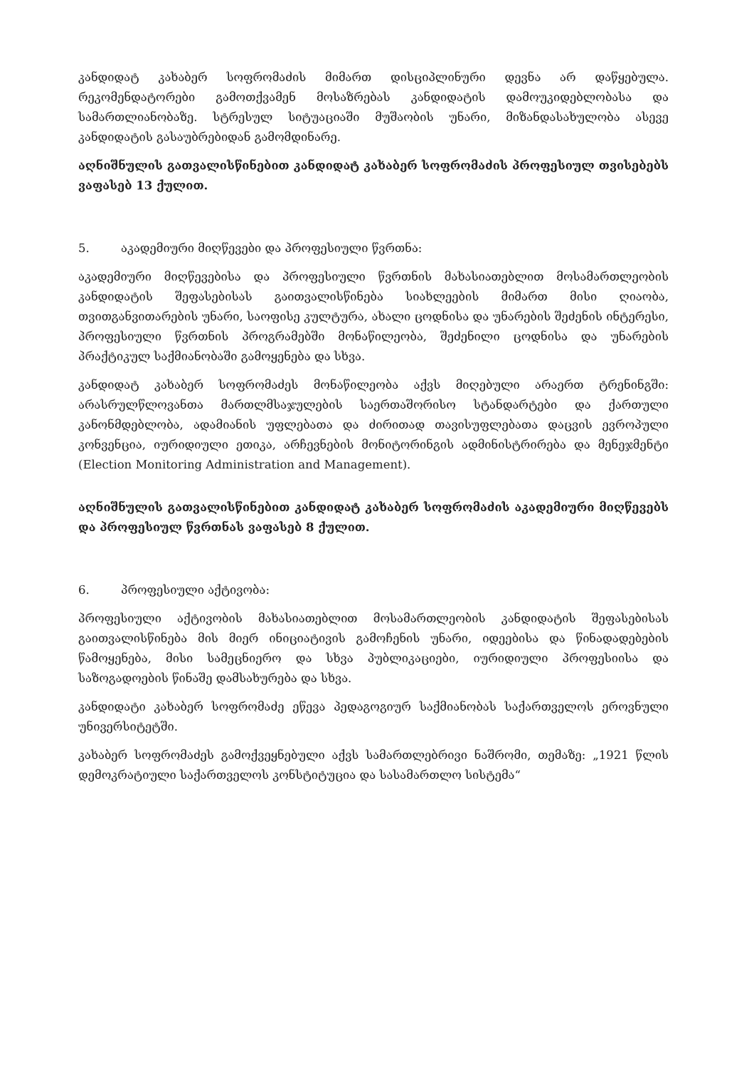კანდიდატ კახაბერ სოფრომაძის მიმართ დისციპლინური დევნა არ დაწყებულა. რეკომენდატორები გამოთქვამენ მოსაზრებას კანდიდატის დამოუკიდებლობასა და სამართლიანობაზე. სტრესულ სიტუაციაში მუშაობის უნარი, მიზანდასახულობა ასევე კანდიდატის გასაუბრებიდან გამომდინარე.
აღნიშნულის გათვალისწინებით კანდიდატ კახაბერ სოფრომაძის პროფესიულ თვისებებს ვაფასებ 13 ქულით.
5. აკადემიური მიღწევები და პროფესიული წვრთნა:
აკადემიური მიღწევებისა და პროფესიული წვრთნის მახასიათებლით მოსამართლეობის კანდიდატის შეფასებისას გაითვალისწინება სიახლეების მიმართ მისი ღიაობა, თვითგანვითარების უნარი, საოფისე კულტურა, ახალი ცოდნისა და უნარების შეძენის ინტერესი, პროფესიული წვრთნის პროგრამებში მონაწილეობა, შეძენილი ცოდნისა და უნარების პრაქტიკულ საქმიანობაში გამოყენება და სხვა.
კანდიდატ კახაბერ სოფრომაძეს მონაწილეობა აქვს მიღებული არაერთ ტრენინგში: არასრულწლოვანთა მართლმსაჯულების საერთაშორისო სტანდარტები და ქართული კანონმდებლობა, ადამიანის უფლებათა და ძირითად თავისუფლებათა დაცვის ევროპული კონვენცია, იურიდიული ეთიკა, არჩევნების მონიტორინგის ადმინისტრირება და მენეჯმენტი (Election Monitoring Administration and Management).
აღნიშნულის გათვალისწინებით კანდიდატ კახაბერ სოფრომაძის აკადემიური მიღწევებს და პროფესიულ წვრთნას ვაფასებ 8 ქულით.
6. პროფესიული აქტივობა:
პროფესიული აქტივობის მახასიათებლით მოსამართლეობის კანდიდატის შეფასებისას გაითვალისწინება მის მიერ ინიციატივის გამოჩენის უნარი, იდეებისა და წინადადებების წამოყენება, მისი სამეცნიერო და სხვა პუბლიკაციები, იურიდიული პროფესიისა და საზოგადოების წინაშე დამსახურება და სხვა.
კანდიდატი კახაბერ სოფრომაძე ეწევა პედაგოგიურ საქმიანობას საქართველოს ეროვნული უნივერსიტეტში.
კახაბერ სოფრომაძეს გამოქვეყნებული აქვს სამართლებრივი ნაშრომი, თემაზე: „1921 წლის დემოკრატიული საქართველოს კონსტიტუცია და სასამართლო სისტემა“